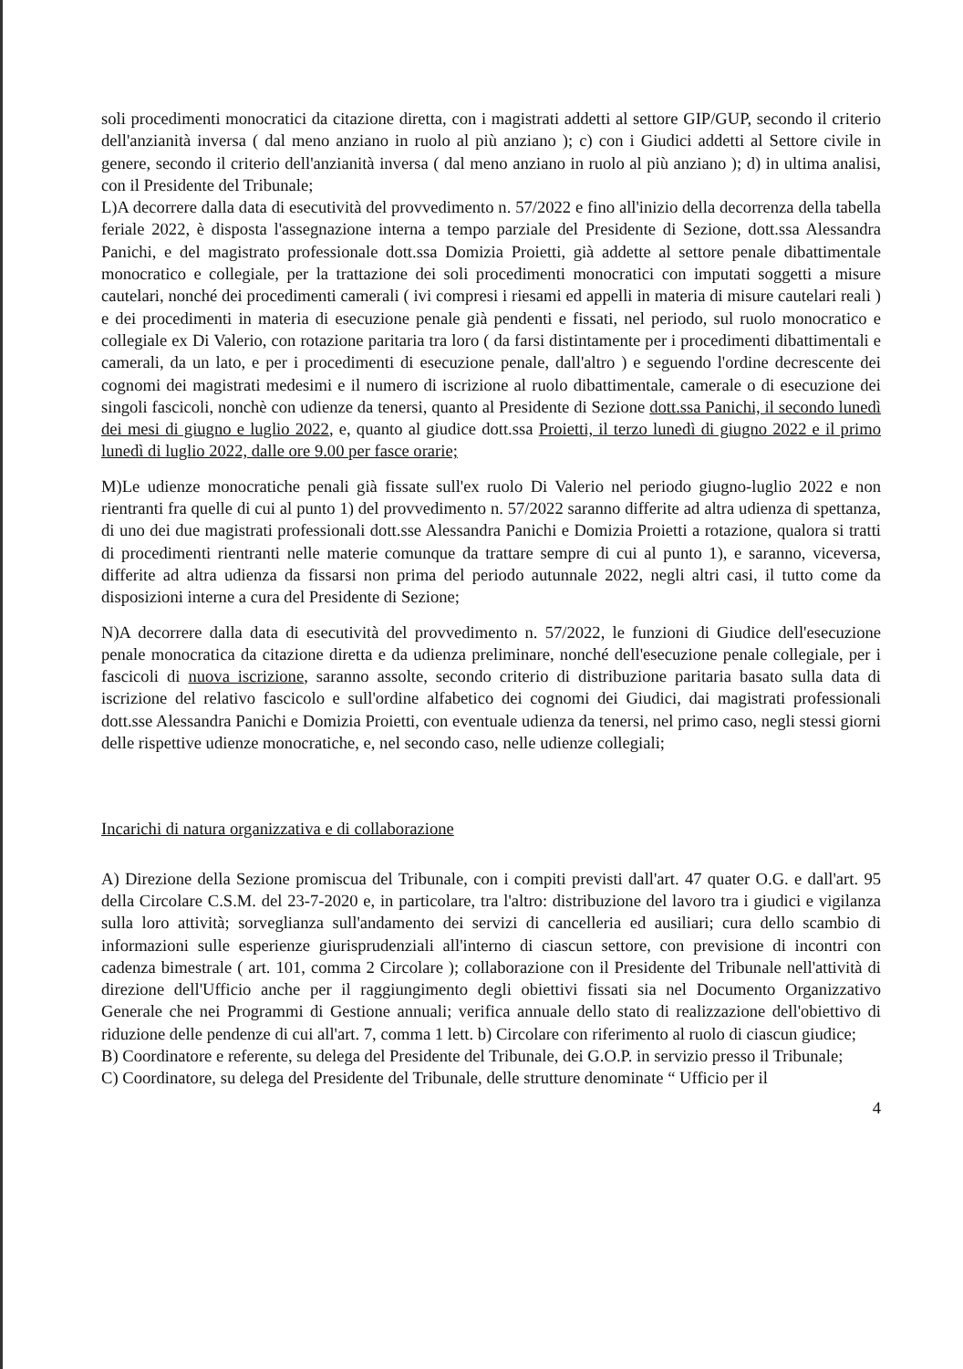soli procedimenti monocratici da citazione diretta, con i magistrati addetti al settore GIP/GUP, secondo il criterio dell'anzianità inversa ( dal meno anziano in ruolo al più anziano ); c) con i Giudici addetti al Settore civile in genere, secondo il criterio dell'anzianità inversa ( dal meno anziano in ruolo al più anziano ); d) in ultima analisi, con il Presidente del Tribunale;
L)A decorrere dalla data di esecutività del provvedimento n. 57/2022 e fino all'inizio della decorrenza della tabella feriale 2022, è disposta l'assegnazione interna a tempo parziale del Presidente di Sezione, dott.ssa Alessandra Panichi, e del magistrato professionale dott.ssa Domizia Proietti, già addette al settore penale dibattimentale monocratico e collegiale, per la trattazione dei soli procedimenti monocratici con imputati soggetti a misure cautelari, nonché dei procedimenti camerali ( ivi compresi i riesami ed appelli in materia di misure cautelari reali ) e dei procedimenti in materia di esecuzione penale già pendenti e fissati, nel periodo, sul ruolo monocratico e collegiale ex Di Valerio, con rotazione paritaria tra loro ( da farsi distintamente per i procedimenti dibattimentali e camerali, da un lato, e per i procedimenti di esecuzione penale, dall'altro ) e seguendo l'ordine decrescente dei cognomi dei magistrati medesimi e il numero di iscrizione al ruolo dibattimentale, camerale o di esecuzione dei singoli fascicoli, nonchè con udienze da tenersi, quanto al Presidente di Sezione dott.ssa Panichi, il secondo lunedì dei mesi di giugno e luglio 2022, e, quanto al giudice dott.ssa Proietti, il terzo lunedì di giugno 2022 e il primo lunedì di luglio 2022, dalle ore 9.00 per fasce orarie;
M)Le udienze monocratiche penali già fissate sull'ex ruolo Di Valerio nel periodo giugno-luglio 2022 e non rientranti fra quelle di cui al punto 1) del provvedimento n. 57/2022 saranno differite ad altra udienza di spettanza, di uno dei due magistrati professionali dott.sse Alessandra Panichi e Domizia Proietti a rotazione, qualora si tratti di procedimenti rientranti nelle materie comunque da trattare sempre di cui al punto 1), e saranno, viceversa, differite ad altra udienza da fissarsi non prima del periodo autunnale 2022, negli altri casi, il tutto come da disposizioni interne a cura del Presidente di Sezione;
N)A decorrere dalla data di esecutività del provvedimento n. 57/2022, le funzioni di Giudice dell'esecuzione penale monocratica da citazione diretta e da udienza preliminare, nonché dell'esecuzione penale collegiale, per i fascicoli di nuova iscrizione, saranno assolte, secondo criterio di distribuzione paritaria basato sulla data di iscrizione del relativo fascicolo e sull'ordine alfabetico dei cognomi dei Giudici, dai magistrati professionali dott.sse Alessandra Panichi e Domizia Proietti, con eventuale udienza da tenersi, nel primo caso, negli stessi giorni delle rispettive udienze monocratiche, e, nel secondo caso, nelle udienze collegiali;
Incarichi di natura organizzativa e di collaborazione
A) Direzione della Sezione promiscua del Tribunale, con i compiti previsti dall'art. 47 quater O.G. e dall'art. 95 della Circolare C.S.M. del 23-7-2020 e, in particolare, tra l'altro: distribuzione del lavoro tra i giudici e vigilanza sulla loro attività; sorveglianza sull'andamento dei servizi di cancelleria ed ausiliari; cura dello scambio di informazioni sulle esperienze giurisprudenziali all'interno di ciascun settore, con previsione di incontri con cadenza bimestrale ( art. 101, comma 2 Circolare ); collaborazione con il Presidente del Tribunale nell'attività di direzione dell'Ufficio anche per il raggiungimento degli obiettivi fissati sia nel Documento Organizzativo Generale che nei Programmi di Gestione annuali; verifica annuale dello stato di realizzazione dell'obiettivo di riduzione delle pendenze di cui all'art. 7, comma 1 lett. b) Circolare con riferimento al ruolo di ciascun giudice;
B) Coordinatore e referente, su delega del Presidente del Tribunale, dei G.O.P. in servizio presso il Tribunale;
C) Coordinatore, su delega del Presidente del Tribunale, delle strutture denominate “ Ufficio per il
4